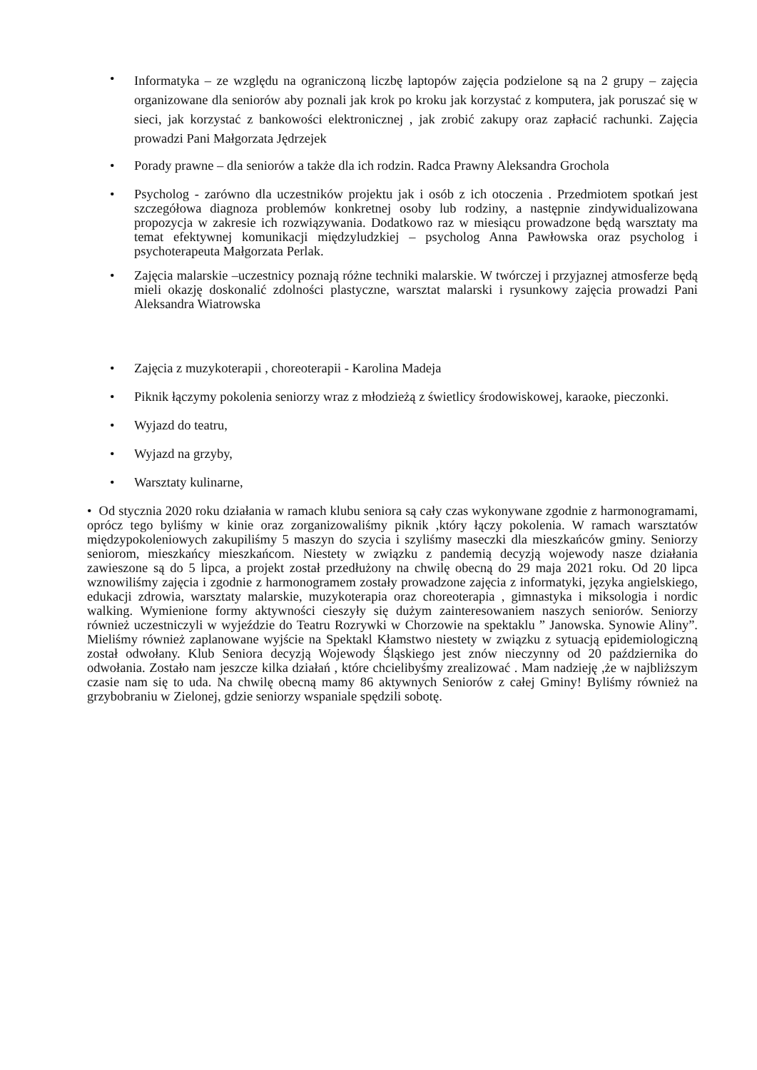•
Informatyka – ze względu na ograniczoną liczbę laptopów zajęcia podzielone są na 2 grupy – zajęcia organizowane dla seniorów aby poznali jak krok po kroku jak korzystać z komputera, jak poruszać się w sieci, jak korzystać z bankowości elektronicznej , jak zrobić zakupy oraz zapłacić rachunki. Zajęcia prowadzi Pani Małgorzata Jędrzejek
• Porady prawne – dla seniorów a także dla ich rodzin. Radca Prawny Aleksandra Grochola
• Psycholog - zarówno dla uczestników projektu jak i osób z ich otoczenia . Przedmiotem spotkań jest szczegółowa diagnoza problemów konkretnej osoby lub rodziny, a następnie zindywidualizowana propozycja w zakresie ich rozwiązywania. Dodatkowo raz w miesiącu prowadzone będą warsztaty ma temat efektywnej komunikacji międzyludzkiej – psycholog Anna Pawłowska oraz psycholog i psychoterapeuta Małgorzata Perlak.
• Zajęcia malarskie –uczestnicy poznają różne techniki malarskie. W twórczej i przyjaznej atmosferze będą mieli okazję doskonalić zdolności plastyczne, warsztat malarski i rysunkowy zajęcia prowadzi Pani Aleksandra Wiatrowska
• Zajęcia z muzykoterapii , choreoterapii - Karolina Madeja
• Piknik łączymy pokolenia seniorzy wraz z młodzieżą z świetlicy środowiskowej, karaoke, pieczonki.
• Wyjazd do teatru,
• Wyjazd na grzyby,
• Warsztaty kulinarne,
• Od stycznia 2020 roku działania w ramach klubu seniora są cały czas wykonywane zgodnie z harmonogramami, oprócz tego byliśmy w kinie oraz zorganizowaliśmy piknik ,który łączy pokolenia. W ramach warsztatów międzypokoleniowych zakupiliśmy 5 maszyn do szycia i szyliśmy maseczki dla mieszkańców gminy. Seniorzy seniorom, mieszkańcy mieszkańcom. Niestety w związku z pandemią decyzją wojewody nasze działania zawieszone są do 5 lipca, a projekt został przedłużony na chwilę obecną do 29 maja 2021 roku. Od 20 lipca wznowiliśmy zajęcia i zgodnie z harmonogramem zostały prowadzone zajęcia z informatyki, języka angielskiego, edukacji zdrowia, warsztaty malarskie, muzykoterapia oraz choreoterapia , gimnastyka i miksologia i nordic walking. Wymienione formy aktywności cieszyły się dużym zainteresowaniem naszych seniorów. Seniorzy również uczestniczyli w wyjeździe do Teatru Rozrywki w Chorzowie na spektaklu ” Janowska. Synowie Aliny”. Mieliśmy również zaplanowane wyjście na Spektakl Kłamstwo niestety w związku z sytuacją epidemiologiczną został odwołany. Klub Seniora decyzją Wojewody Śląskiego jest znów nieczynny od 20 października do odwołania. Zostało nam jeszcze kilka działań , które chcielibyśmy zrealizować . Mam nadzieję ,że w najbliższym czasie nam się to uda. Na chwilę obecną mamy 86 aktywnych Seniorów z całej Gminy! Byliśmy również na grzybobraniu w Zielonej, gdzie seniorzy wspaniale spędzili sobotę.